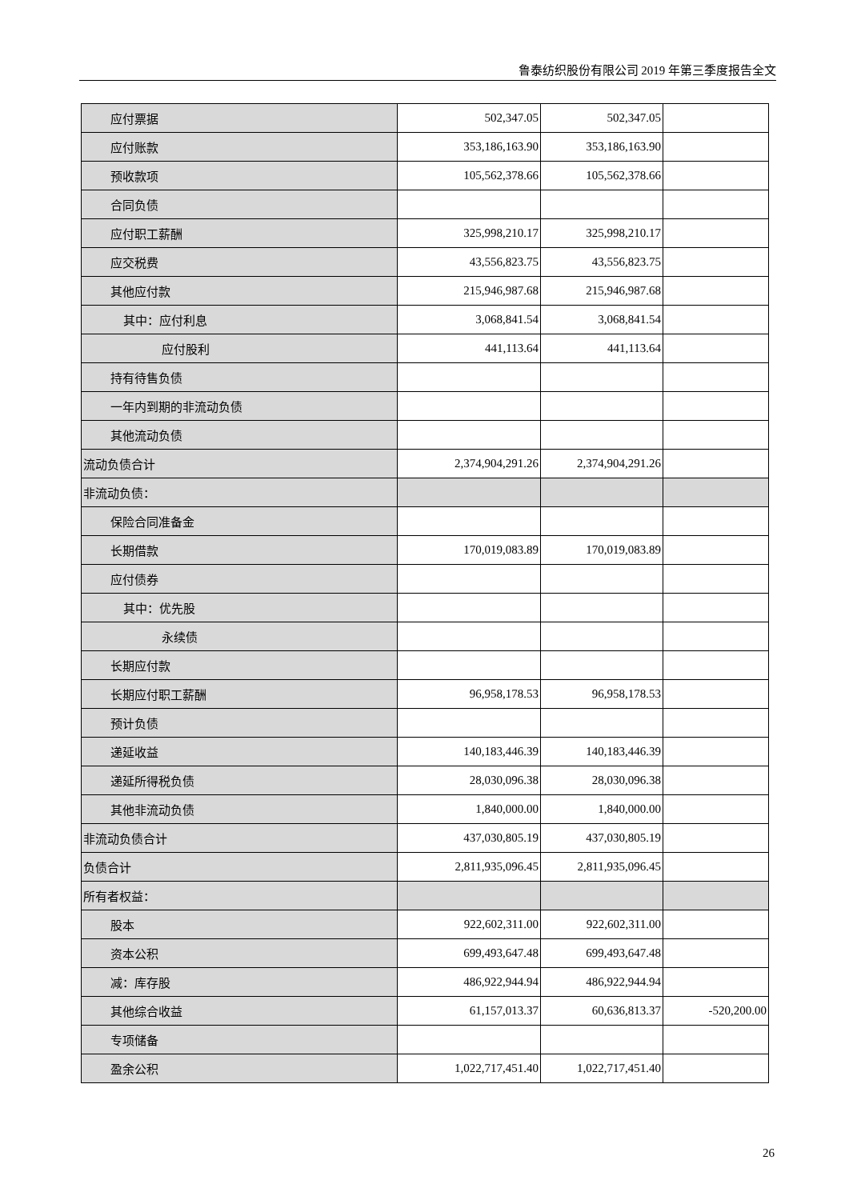鲁泰纺织股份有限公司 2019 年第三季度报告全文
| 应付票据 | 502,347.05 | 502,347.05 | |
| 应付账款 | 353,186,163.90 | 353,186,163.90 | |
| 预收款项 | 105,562,378.66 | 105,562,378.66 | |
| 合同负债 | | | |
| 应付职工薪酬 | 325,998,210.17 | 325,998,210.17 | |
| 应交税费 | 43,556,823.75 | 43,556,823.75 | |
| 其他应付款 | 215,946,987.68 | 215,946,987.68 | |
| 其中：应付利息 | 3,068,841.54 | 3,068,841.54 | |
| 应付股利 | 441,113.64 | 441,113.64 | |
| 持有待售负债 | | | |
| 一年内到期的非流动负债 | | | |
| 其他流动负债 | | | |
| 流动负债合计 | 2,374,904,291.26 | 2,374,904,291.26 | |
| 非流动负债： | | | |
| 保险合同准备金 | | | |
| 长期借款 | 170,019,083.89 | 170,019,083.89 | |
| 应付债券 | | | |
| 其中：优先股 | | | |
| 永续债 | | | |
| 长期应付款 | | | |
| 长期应付职工薪酬 | 96,958,178.53 | 96,958,178.53 | |
| 预计负债 | | | |
| 递延收益 | 140,183,446.39 | 140,183,446.39 | |
| 递延所得税负债 | 28,030,096.38 | 28,030,096.38 | |
| 其他非流动负债 | 1,840,000.00 | 1,840,000.00 | |
| 非流动负债合计 | 437,030,805.19 | 437,030,805.19 | |
| 负债合计 | 2,811,935,096.45 | 2,811,935,096.45 | |
| 所有者权益： | | | |
| 股本 | 922,602,311.00 | 922,602,311.00 | |
| 资本公积 | 699,493,647.48 | 699,493,647.48 | |
| 减：库存股 | 486,922,944.94 | 486,922,944.94 | |
| 其他综合收益 | 61,157,013.37 | 60,636,813.37 | -520,200.00 |
| 专项储备 | | | |
| 盈余公积 | 1,022,717,451.40 | 1,022,717,451.40 | |
26